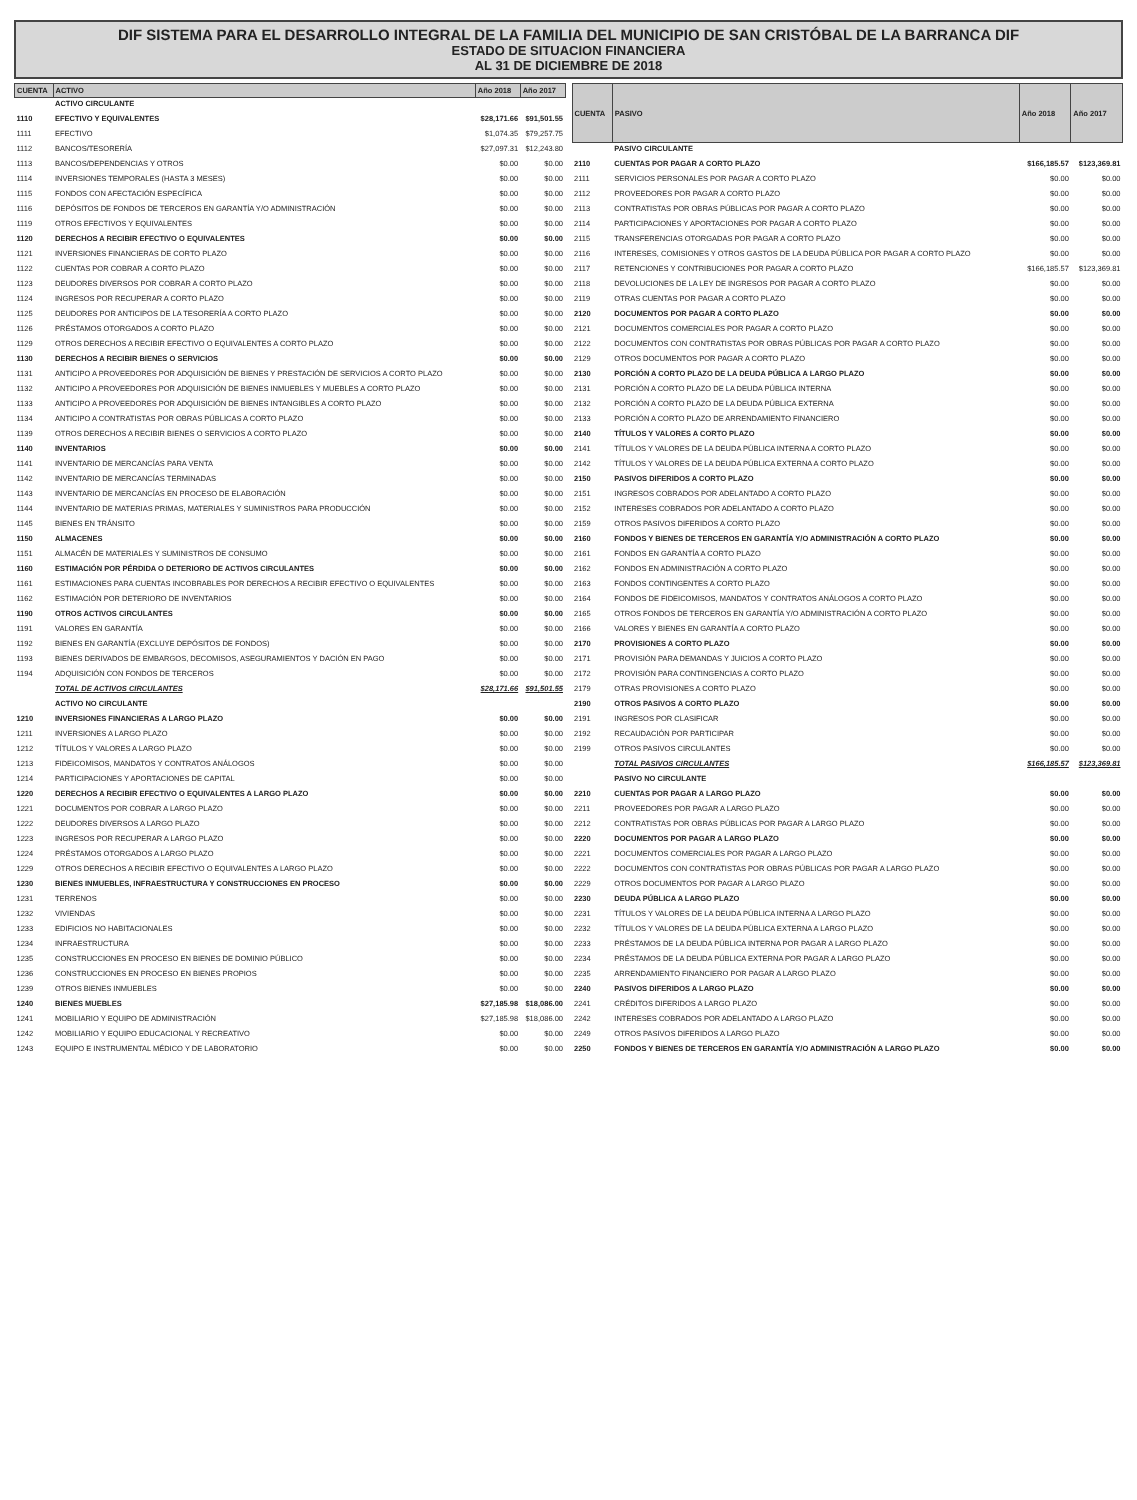DIF SISTEMA PARA EL DESARROLLO INTEGRAL DE LA FAMILIA DEL MUNICIPIO DE SAN CRISTÓBAL DE LA BARRANCA DIF
ESTADO DE SITUACION FINANCIERA
AL 31 DE DICIEMBRE DE 2018
| CUENTA | ACTIVO | Año 2018 | Año 2017 |
| --- | --- | --- | --- |
| | ACTIVO CIRCULANTE | | |
| 1110 | EFECTIVO Y EQUIVALENTES | $28,171.66 | $91,501.55 |
| 1111 | EFECTIVO | $1,074.35 | $79,257.75 |
| 1112 | BANCOS/TESORERÍA | $27,097.31 | $12,243.80 |
| 1113 | BANCOS/DEPENDENCIAS Y OTROS | $0.00 | $0.00 |
| 1114 | INVERSIONES TEMPORALES (HASTA 3 MESES) | $0.00 | $0.00 |
| 1115 | FONDOS CON AFECTACIÓN ESPECÍFICA | $0.00 | $0.00 |
| 1116 | DEPÓSITOS DE FONDOS DE TERCEROS EN GARANTÍA Y/O ADMINISTRACIÓN | $0.00 | $0.00 |
| 1119 | OTROS EFECTIVOS Y EQUIVALENTES | $0.00 | $0.00 |
| 1120 | DERECHOS A RECIBIR EFECTIVO O EQUIVALENTES | $0.00 | $0.00 |
| 1121 | INVERSIONES FINANCIERAS DE CORTO PLAZO | $0.00 | $0.00 |
| 1122 | CUENTAS POR COBRAR A CORTO PLAZO | $0.00 | $0.00 |
| 1123 | DEUDORES DIVERSOS POR COBRAR A CORTO PLAZO | $0.00 | $0.00 |
| 1124 | INGRESOS POR RECUPERAR A CORTO PLAZO | $0.00 | $0.00 |
| 1125 | DEUDORES POR ANTICIPOS DE LA TESORERÍA A CORTO PLAZO | $0.00 | $0.00 |
| 1126 | PRÉSTAMOS OTORGADOS A CORTO PLAZO | $0.00 | $0.00 |
| 1129 | OTROS DERECHOS A RECIBIR EFECTIVO O EQUIVALENTES A CORTO PLAZO | $0.00 | $0.00 |
| 1130 | DERECHOS A RECIBIR BIENES O SERVICIOS | $0.00 | $0.00 |
| 1131 | ANTICIPO A PROVEEDORES POR ADQUISICIÓN DE BIENES Y PRESTACIÓN DE SERVICIOS A CORTO PLAZO | $0.00 | $0.00 |
| 1132 | ANTICIPO A PROVEEDORES POR ADQUISICIÓN DE BIENES INMUEBLES Y MUEBLES A CORTO PLAZO | $0.00 | $0.00 |
| 1133 | ANTICIPO A PROVEEDORES POR ADQUISICIÓN DE BIENES INTANGIBLES A CORTO PLAZO | $0.00 | $0.00 |
| 1134 | ANTICIPO A CONTRATISTAS POR OBRAS PÚBLICAS A CORTO PLAZO | $0.00 | $0.00 |
| 1139 | OTROS DERECHOS A RECIBIR BIENES O SERVICIOS A CORTO PLAZO | $0.00 | $0.00 |
| 1140 | INVENTARIOS | $0.00 | $0.00 |
| 1141 | INVENTARIO DE MERCANCÍAS PARA VENTA | $0.00 | $0.00 |
| 1142 | INVENTARIO DE MERCANCÍAS TERMINADAS | $0.00 | $0.00 |
| 1143 | INVENTARIO DE MERCANCÍAS EN PROCESO DE ELABORACIÓN | $0.00 | $0.00 |
| 1144 | INVENTARIO DE MATERIAS PRIMAS, MATERIALES Y SUMINISTROS PARA PRODUCCIÓN | $0.00 | $0.00 |
| 1145 | BIENES EN TRÁNSITO | $0.00 | $0.00 |
| 1150 | ALMACENES | $0.00 | $0.00 |
| 1151 | ALMACÉN DE MATERIALES Y SUMINISTROS DE CONSUMO | $0.00 | $0.00 |
| 1160 | ESTIMACIÓN POR PÉRDIDA O DETERIORO DE ACTIVOS CIRCULANTES | $0.00 | $0.00 |
| 1161 | ESTIMACIONES PARA CUENTAS INCOBRABLES POR DERECHOS A RECIBIR EFECTIVO O EQUIVALENTES | $0.00 | $0.00 |
| 1162 | ESTIMACIÓN POR DETERIORO DE INVENTARIOS | $0.00 | $0.00 |
| 1190 | OTROS ACTIVOS CIRCULANTES | $0.00 | $0.00 |
| 1191 | VALORES EN GARANTÍA | $0.00 | $0.00 |
| 1192 | BIENES EN GARANTÍA (EXCLUYE DEPÓSITOS DE FONDOS) | $0.00 | $0.00 |
| 1193 | BIENES DERIVADOS DE EMBARGOS, DECOMISOS, ASEGURAMIENTOS Y DACIÓN EN PAGO | $0.00 | $0.00 |
| 1194 | ADQUISICIÓN CON FONDOS DE TERCEROS | $0.00 | $0.00 |
| | TOTAL DE ACTIVOS CIRCULANTES | $28,171.66 | $91,501.55 |
| | ACTIVO NO CIRCULANTE | | |
| 1210 | INVERSIONES FINANCIERAS A LARGO PLAZO | $0.00 | $0.00 |
| 1211 | INVERSIONES A LARGO PLAZO | $0.00 | $0.00 |
| 1212 | TÍTULOS Y VALORES A LARGO PLAZO | $0.00 | $0.00 |
| 1213 | FIDEICOMISOS, MANDATOS Y CONTRATOS ANÁLOGOS | $0.00 | $0.00 |
| 1214 | PARTICIPACIONES Y APORTACIONES DE CAPITAL | $0.00 | $0.00 |
| 1220 | DERECHOS A RECIBIR EFECTIVO O EQUIVALENTES A LARGO PLAZO | $0.00 | $0.00 |
| 1221 | DOCUMENTOS POR COBRAR A LARGO PLAZO | $0.00 | $0.00 |
| 1222 | DEUDORES DIVERSOS A LARGO PLAZO | $0.00 | $0.00 |
| 1223 | INGRESOS POR RECUPERAR A LARGO PLAZO | $0.00 | $0.00 |
| 1224 | PRÉSTAMOS OTORGADOS A LARGO PLAZO | $0.00 | $0.00 |
| 1229 | OTROS DERECHOS A RECIBIR EFECTIVO O EQUIVALENTES A LARGO PLAZO | $0.00 | $0.00 |
| 1230 | BIENES INMUEBLES, INFRAESTRUCTURA Y CONSTRUCCIONES EN PROCESO | $0.00 | $0.00 |
| 1231 | TERRENOS | $0.00 | $0.00 |
| 1232 | VIVIENDAS | $0.00 | $0.00 |
| 1233 | EDIFICIOS NO HABITACIONALES | $0.00 | $0.00 |
| 1234 | INFRAESTRUCTURA | $0.00 | $0.00 |
| 1235 | CONSTRUCCIONES EN PROCESO EN BIENES DE DOMINIO PÚBLICO | $0.00 | $0.00 |
| 1236 | CONSTRUCCIONES EN PROCESO EN BIENES PROPIOS | $0.00 | $0.00 |
| 1239 | OTROS BIENES INMUEBLES | $0.00 | $0.00 |
| 1240 | BIENES MUEBLES | $27,185.98 | $18,086.00 |
| 1241 | MOBILIARIO Y EQUIPO DE ADMINISTRACIÓN | $27,185.98 | $18,086.00 |
| 1242 | MOBILIARIO Y EQUIPO EDUCACIONAL Y RECREATIVO | $0.00 | $0.00 |
| 1243 | EQUIPO E INSTRUMENTAL MÉDICO Y DE LABORATORIO | $0.00 | $0.00 |
| CUENTA | PASIVO | Año 2018 | Año 2017 |
| --- | --- | --- | --- |
| | PASIVO CIRCULANTE | | |
| 2110 | CUENTAS POR PAGAR A CORTO PLAZO | $166,185.57 | $123,369.81 |
| 2111 | SERVICIOS PERSONALES POR PAGAR A CORTO PLAZO | $0.00 | $0.00 |
| 2112 | PROVEEDORES POR PAGAR A CORTO PLAZO | $0.00 | $0.00 |
| 2113 | CONTRATISTAS POR OBRAS PÚBLICAS POR PAGAR A CORTO PLAZO | $0.00 | $0.00 |
| 2114 | PARTICIPACIONES Y APORTACIONES POR PAGAR A CORTO PLAZO | $0.00 | $0.00 |
| 2115 | TRANSFERENCIAS OTORGADAS POR PAGAR A CORTO PLAZO | $0.00 | $0.00 |
| 2116 | INTERESES, COMISIONES Y OTROS GASTOS DE LA DEUDA PÚBLICA POR PAGAR A CORTO PLAZO | $0.00 | $0.00 |
| 2117 | RETENCIONES Y CONTRIBUCIONES POR PAGAR A CORTO PLAZO | $166,185.57 | $123,369.81 |
| 2118 | DEVOLUCIONES DE LA LEY DE INGRESOS POR PAGAR A CORTO PLAZO | $0.00 | $0.00 |
| 2119 | OTRAS CUENTAS POR PAGAR A CORTO PLAZO | $0.00 | $0.00 |
| 2120 | DOCUMENTOS POR PAGAR A CORTO PLAZO | $0.00 | $0.00 |
| 2121 | DOCUMENTOS COMERCIALES POR PAGAR A CORTO PLAZO | $0.00 | $0.00 |
| 2122 | DOCUMENTOS CON CONTRATISTAS POR OBRAS PÚBLICAS POR PAGAR A CORTO PLAZO | $0.00 | $0.00 |
| 2129 | OTROS DOCUMENTOS POR PAGAR A CORTO PLAZO | $0.00 | $0.00 |
| 2130 | PORCIÓN A CORTO PLAZO DE LA DEUDA PÚBLICA A LARGO PLAZO | $0.00 | $0.00 |
| 2131 | PORCIÓN A CORTO PLAZO DE LA DEUDA PÚBLICA INTERNA | $0.00 | $0.00 |
| 2132 | PORCIÓN A CORTO PLAZO DE LA DEUDA PÚBLICA EXTERNA | $0.00 | $0.00 |
| 2133 | PORCIÓN A CORTO PLAZO DE ARRENDAMIENTO FINANCIERO | $0.00 | $0.00 |
| 2140 | TÍTULOS Y VALORES A CORTO PLAZO | $0.00 | $0.00 |
| 2141 | TÍTULOS Y VALORES DE LA DEUDA PÚBLICA INTERNA A CORTO PLAZO | $0.00 | $0.00 |
| 2142 | TÍTULOS Y VALORES DE LA DEUDA PÚBLICA EXTERNA A CORTO PLAZO | $0.00 | $0.00 |
| 2150 | PASIVOS DIFERIDOS A CORTO PLAZO | $0.00 | $0.00 |
| 2151 | INGRESOS COBRADOS POR ADELANTADO A CORTO PLAZO | $0.00 | $0.00 |
| 2152 | INTERESES COBRADOS POR ADELANTADO A CORTO PLAZO | $0.00 | $0.00 |
| 2159 | OTROS PASIVOS DIFERIDOS A CORTO PLAZO | $0.00 | $0.00 |
| 2160 | FONDOS Y BIENES DE TERCEROS EN GARANTÍA Y/O ADMINISTRACIÓN A CORTO PLAZO | $0.00 | $0.00 |
| 2161 | FONDOS EN GARANTÍA A CORTO PLAZO | $0.00 | $0.00 |
| 2162 | FONDOS EN ADMINISTRACIÓN A CORTO PLAZO | $0.00 | $0.00 |
| 2163 | FONDOS CONTINGENTES A CORTO PLAZO | $0.00 | $0.00 |
| 2164 | FONDOS DE FIDEICOMISOS, MANDATOS Y CONTRATOS ANÁLOGOS A CORTO PLAZO | $0.00 | $0.00 |
| 2165 | OTROS FONDOS DE TERCEROS EN GARANTÍA Y/O ADMINISTRACIÓN A CORTO PLAZO | $0.00 | $0.00 |
| 2166 | VALORES Y BIENES EN GARANTÍA A CORTO PLAZO | $0.00 | $0.00 |
| 2170 | PROVISIONES A CORTO PLAZO | $0.00 | $0.00 |
| 2171 | PROVISIÓN PARA DEMANDAS Y JUICIOS A CORTO PLAZO | $0.00 | $0.00 |
| 2172 | PROVISIÓN PARA CONTINGENCIAS A CORTO PLAZO | $0.00 | $0.00 |
| 2179 | OTRAS PROVISIONES A CORTO PLAZO | $0.00 | $0.00 |
| 2190 | OTROS PASIVOS A CORTO PLAZO | $0.00 | $0.00 |
| 2191 | INGRESOS POR CLASIFICAR | $0.00 | $0.00 |
| 2192 | RECAUDACIÓN POR PARTICIPAR | $0.00 | $0.00 |
| 2199 | OTROS PASIVOS CIRCULANTES | $0.00 | $0.00 |
| | TOTAL PASIVOS CIRCULANTES | $166,185.57 | $123,369.81 |
| | PASIVO NO CIRCULANTE | | |
| 2210 | CUENTAS POR PAGAR A LARGO PLAZO | $0.00 | $0.00 |
| 2211 | PROVEEDORES POR PAGAR A LARGO PLAZO | $0.00 | $0.00 |
| 2212 | CONTRATISTAS POR OBRAS PÚBLICAS POR PAGAR A LARGO PLAZO | $0.00 | $0.00 |
| 2220 | DOCUMENTOS POR PAGAR A LARGO PLAZO | $0.00 | $0.00 |
| 2221 | DOCUMENTOS COMERCIALES POR PAGAR A LARGO PLAZO | $0.00 | $0.00 |
| 2222 | DOCUMENTOS CON CONTRATISTAS POR OBRAS PÚBLICAS POR PAGAR A LARGO PLAZO | $0.00 | $0.00 |
| 2229 | OTROS DOCUMENTOS POR PAGAR A LARGO PLAZO | $0.00 | $0.00 |
| 2230 | DEUDA PÚBLICA A LARGO PLAZO | $0.00 | $0.00 |
| 2231 | TÍTULOS Y VALORES DE LA DEUDA PÚBLICA INTERNA A LARGO PLAZO | $0.00 | $0.00 |
| 2232 | TÍTULOS Y VALORES DE LA DEUDA PÚBLICA EXTERNA A LARGO PLAZO | $0.00 | $0.00 |
| 2233 | PRÉSTAMOS DE LA DEUDA PÚBLICA INTERNA POR PAGAR A LARGO PLAZO | $0.00 | $0.00 |
| 2234 | PRÉSTAMOS DE LA DEUDA PÚBLICA EXTERNA POR PAGAR A LARGO PLAZO | $0.00 | $0.00 |
| 2235 | ARRENDAMIENTO FINANCIERO POR PAGAR A LARGO PLAZO | $0.00 | $0.00 |
| 2240 | PASIVOS DIFERIDOS A LARGO PLAZO | $0.00 | $0.00 |
| 2241 | CRÉDITOS DIFERIDOS A LARGO PLAZO | $0.00 | $0.00 |
| 2242 | INTERESES COBRADOS POR ADELANTADO A LARGO PLAZO | $0.00 | $0.00 |
| 2249 | OTROS PASIVOS DIFERIDOS A LARGO PLAZO | $0.00 | $0.00 |
| 2250 | FONDOS Y BIENES DE TERCEROS EN GARANTÍA Y/O ADMINISTRACIÓN A LARGO PLAZO | $0.00 | $0.00 |